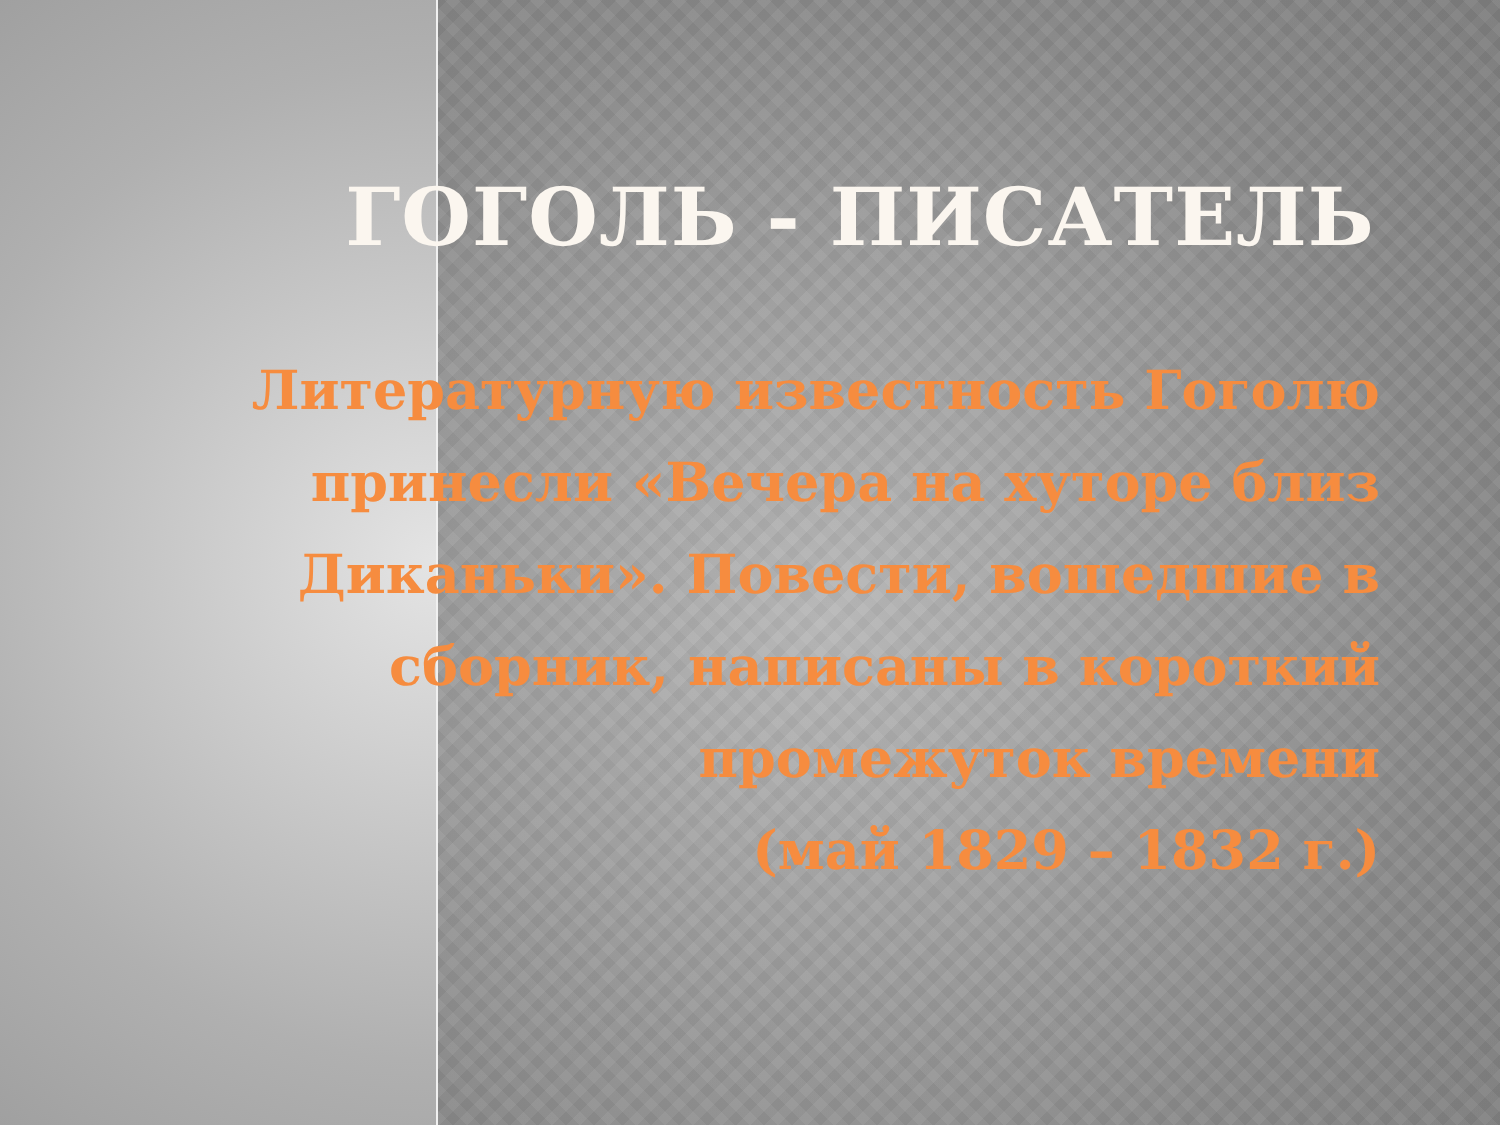ГОГОЛЬ - ПИСАТЕЛЬ
Литературную известность Гоголю
принесли «Вечера на хуторе близ
Диканьки». Повести, вошедшие в
сборник, написаны в короткий
промежуток времени
(май 1829 – 1832 г.)